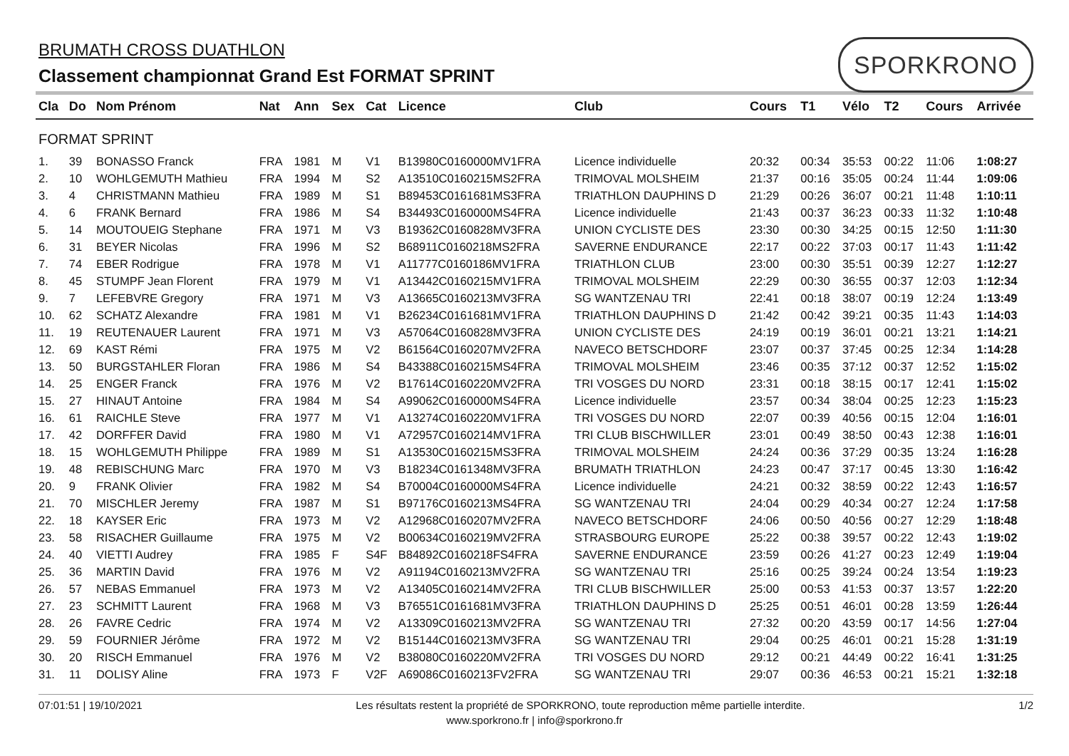BRUMATH CROSS DUATHLON
Classement championnat Grand Est FORMAT SPRINT
SPORKRONO
| Cla | Do | Nom Prénom | Nat | Ann | Sex | Cat | Licence | Club | Cours | T1 | Vélo | T2 | Cours | Arrivée |
| --- | --- | --- | --- | --- | --- | --- | --- | --- | --- | --- | --- | --- | --- | --- |
| FORMAT SPRINT | | | | | | | | | | | | | | |
| 1. | 39 | BONASSO Franck | FRA | 1981 | M | V1 | B13980C0160000MV1FRA | Licence individuelle | 20:32 | 00:34 | 35:53 | 00:22 | 11:06 | 1:08:27 |
| 2. | 10 | WOHLGEMUTH Mathieu | FRA | 1994 | M | S2 | A13510C0160215MS2FRA | TRIMOVAL MOLSHEIM | 21:37 | 00:16 | 35:05 | 00:24 | 11:44 | 1:09:06 |
| 3. | 4 | CHRISTMANN Mathieu | FRA | 1989 | M | S1 | B89453C0161681MS3FRA | TRIATHLON DAUPHINS D | 21:29 | 00:26 | 36:07 | 00:21 | 11:48 | 1:10:11 |
| 4. | 6 | FRANK Bernard | FRA | 1986 | M | S4 | B34493C0160000MS4FRA | Licence individuelle | 21:43 | 00:37 | 36:23 | 00:33 | 11:32 | 1:10:48 |
| 5. | 14 | MOUTOUEIG Stephane | FRA | 1971 | M | V3 | B19362C0160828MV3FRA | UNION CYCLISTE DES | 23:30 | 00:30 | 34:25 | 00:15 | 12:50 | 1:11:30 |
| 6. | 31 | BEYER Nicolas | FRA | 1996 | M | S2 | B68911C0160218MS2FRA | SAVERNE ENDURANCE | 22:17 | 00:22 | 37:03 | 00:17 | 11:43 | 1:11:42 |
| 7. | 74 | EBER Rodrigue | FRA | 1978 | M | V1 | A11777C0160186MV1FRA | TRIATHLON CLUB | 23:00 | 00:30 | 35:51 | 00:39 | 12:27 | 1:12:27 |
| 8. | 45 | STUMPF Jean Florent | FRA | 1979 | M | V1 | A13442C0160215MV1FRA | TRIMOVAL MOLSHEIM | 22:29 | 00:30 | 36:55 | 00:37 | 12:03 | 1:12:34 |
| 9. | 7 | LEFEBVRE Gregory | FRA | 1971 | M | V3 | A13665C0160213MV3FRA | SG WANTZENAU TRI | 22:41 | 00:18 | 38:07 | 00:19 | 12:24 | 1:13:49 |
| 10. | 62 | SCHATZ Alexandre | FRA | 1981 | M | V1 | B26234C0161681MV1FRA | TRIATHLON DAUPHINS D | 21:42 | 00:42 | 39:21 | 00:35 | 11:43 | 1:14:03 |
| 11. | 19 | REUTENAUER Laurent | FRA | 1971 | M | V3 | A57064C0160828MV3FRA | UNION CYCLISTE DES | 24:19 | 00:19 | 36:01 | 00:21 | 13:21 | 1:14:21 |
| 12. | 69 | KAST Rémi | FRA | 1975 | M | V2 | B61564C0160207MV2FRA | NAVECO BETSCHDORF | 23:07 | 00:37 | 37:45 | 00:25 | 12:34 | 1:14:28 |
| 13. | 50 | BURGSTAHLER Floran | FRA | 1986 | M | S4 | B43388C0160215MS4FRA | TRIMOVAL MOLSHEIM | 23:46 | 00:35 | 37:12 | 00:37 | 12:52 | 1:15:02 |
| 14. | 25 | ENGER Franck | FRA | 1976 | M | V2 | B17614C0160220MV2FRA | TRI VOSGES DU NORD | 23:31 | 00:18 | 38:15 | 00:17 | 12:41 | 1:15:02 |
| 15. | 27 | HINAUT Antoine | FRA | 1984 | M | S4 | A99062C0160000MS4FRA | Licence individuelle | 23:57 | 00:34 | 38:04 | 00:25 | 12:23 | 1:15:23 |
| 16. | 61 | RAICHLE Steve | FRA | 1977 | M | V1 | A13274C0160220MV1FRA | TRI VOSGES DU NORD | 22:07 | 00:39 | 40:56 | 00:15 | 12:04 | 1:16:01 |
| 17. | 42 | DORFFER David | FRA | 1980 | M | V1 | A72957C0160214MV1FRA | TRI CLUB BISCHWILLER | 23:01 | 00:49 | 38:50 | 00:43 | 12:38 | 1:16:01 |
| 18. | 15 | WOHLGEMUTH Philippe | FRA | 1989 | M | S1 | A13530C0160215MS3FRA | TRIMOVAL MOLSHEIM | 24:24 | 00:36 | 37:29 | 00:35 | 13:24 | 1:16:28 |
| 19. | 48 | REBISCHUNG Marc | FRA | 1970 | M | V3 | B18234C0161348MV3FRA | BRUMATH TRIATHLON | 24:23 | 00:47 | 37:17 | 00:45 | 13:30 | 1:16:42 |
| 20. | 9 | FRANK Olivier | FRA | 1982 | M | S4 | B70004C0160000MS4FRA | Licence individuelle | 24:21 | 00:32 | 38:59 | 00:22 | 12:43 | 1:16:57 |
| 21. | 70 | MISCHLER Jeremy | FRA | 1987 | M | S1 | B97176C0160213MS4FRA | SG WANTZENAU TRI | 24:04 | 00:29 | 40:34 | 00:27 | 12:24 | 1:17:58 |
| 22. | 18 | KAYSER Eric | FRA | 1973 | M | V2 | A12968C0160207MV2FRA | NAVECO BETSCHDORF | 24:06 | 00:50 | 40:56 | 00:27 | 12:29 | 1:18:48 |
| 23. | 58 | RISACHER Guillaume | FRA | 1975 | M | V2 | B00634C0160219MV2FRA | STRASBOURG EUROPE | 25:22 | 00:38 | 39:57 | 00:22 | 12:43 | 1:19:02 |
| 24. | 40 | VIETTI Audrey | FRA | 1985 | F | S4F | B84892C0160218FS4FRA | SAVERNE ENDURANCE | 23:59 | 00:26 | 41:27 | 00:23 | 12:49 | 1:19:04 |
| 25. | 36 | MARTIN David | FRA | 1976 | M | V2 | A91194C0160213MV2FRA | SG WANTZENAU TRI | 25:16 | 00:25 | 39:24 | 00:24 | 13:54 | 1:19:23 |
| 26. | 57 | NEBAS Emmanuel | FRA | 1973 | M | V2 | A13405C0160214MV2FRA | TRI CLUB BISCHWILLER | 25:00 | 00:53 | 41:53 | 00:37 | 13:57 | 1:22:20 |
| 27. | 23 | SCHMITT Laurent | FRA | 1968 | M | V3 | B76551C0161681MV3FRA | TRIATHLON DAUPHINS D | 25:25 | 00:51 | 46:01 | 00:28 | 13:59 | 1:26:44 |
| 28. | 26 | FAVRE Cedric | FRA | 1974 | M | V2 | A13309C0160213MV2FRA | SG WANTZENAU TRI | 27:32 | 00:20 | 43:59 | 00:17 | 14:56 | 1:27:04 |
| 29. | 59 | FOURNIER Jérôme | FRA | 1972 | M | V2 | B15144C0160213MV3FRA | SG WANTZENAU TRI | 29:04 | 00:25 | 46:01 | 00:21 | 15:28 | 1:31:19 |
| 30. | 20 | RISCH Emmanuel | FRA | 1976 | M | V2 | B38080C0160220MV2FRA | TRI VOSGES DU NORD | 29:12 | 00:21 | 44:49 | 00:22 | 16:41 | 1:31:25 |
| 31. | 11 | DOLISY Aline | FRA | 1973 | F | V2F | A69086C0160213FV2FRA | SG WANTZENAU TRI | 29:07 | 00:36 | 46:53 | 00:21 | 15:21 | 1:32:18 |
07:01:51 | 19/10/2021 Les résultats restent la propriété de SPORKRONO, toute reproduction même partielle interdite. 1/2
www.sporkrono.fr | info@sporkrono.fr